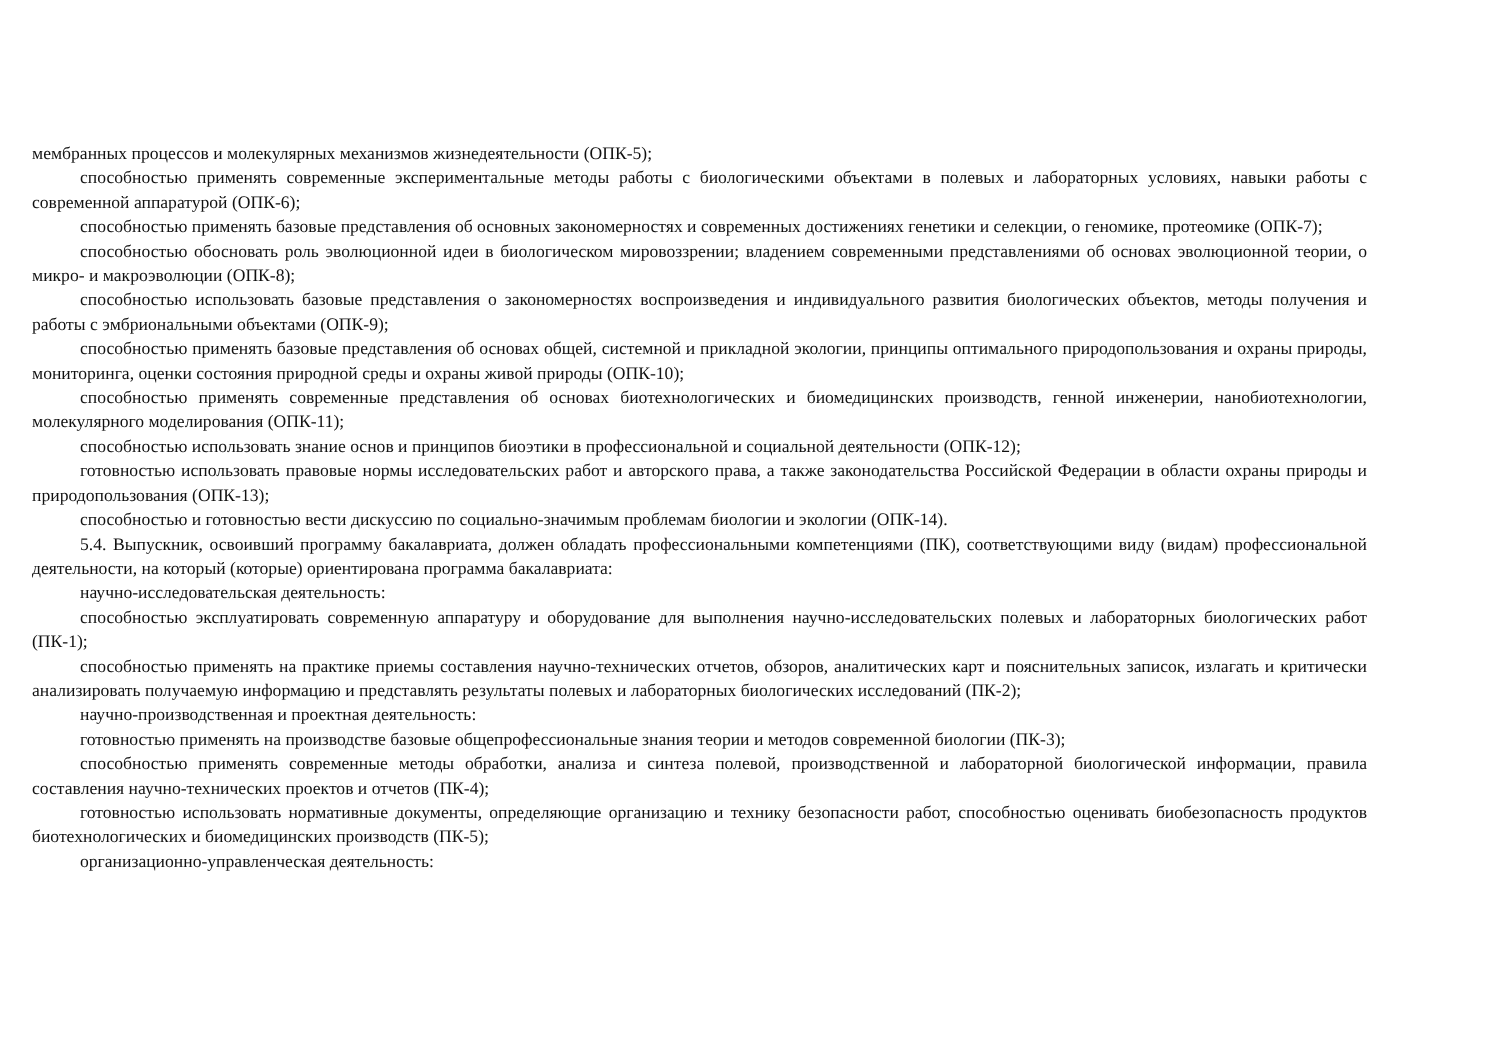мембранных процессов и молекулярных механизмов жизнедеятельности (ОПК-5);
способностью применять современные экспериментальные методы работы с биологическими объектами в полевых и лабораторных условиях, навыки работы с современной аппаратурой (ОПК-6);
способностью применять базовые представления об основных закономерностях и современных достижениях генетики и селекции, о геномике, протеомике (ОПК-7);
способностью обосновать роль эволюционной идеи в биологическом мировоззрении; владением современными представлениями об основах эволюционной теории, о микро- и макроэволюции (ОПК-8);
способностью использовать базовые представления о закономерностях воспроизведения и индивидуального развития биологических объектов, методы получения и работы с эмбриональными объектами (ОПК-9);
способностью применять базовые представления об основах общей, системной и прикладной экологии, принципы оптимального природопользования и охраны природы, мониторинга, оценки состояния природной среды и охраны живой природы (ОПК-10);
способностью применять современные представления об основах биотехнологических и биомедицинских производств, генной инженерии, нанобиотехнологии, молекулярного моделирования (ОПК-11);
способностью использовать знание основ и принципов биоэтики в профессиональной и социальной деятельности (ОПК-12);
готовностью использовать правовые нормы исследовательских работ и авторского права, а также законодательства Российской Федерации в области охраны природы и природопользования (ОПК-13);
способностью и готовностью вести дискуссию по социально-значимым проблемам биологии и экологии (ОПК-14).
5.4. Выпускник, освоивший программу бакалавриата, должен обладать профессиональными компетенциями (ПК), соответствующими виду (видам) профессиональной деятельности, на который (которые) ориентирована программа бакалавриата:
научно-исследовательская деятельность:
способностью эксплуатировать современную аппаратуру и оборудование для выполнения научно-исследовательских полевых и лабораторных биологических работ (ПК-1);
способностью применять на практике приемы составления научно-технических отчетов, обзоров, аналитических карт и пояснительных записок, излагать и критически анализировать получаемую информацию и представлять результаты полевых и лабораторных биологических исследований (ПК-2);
научно-производственная и проектная деятельность:
готовностью применять на производстве базовые общепрофессиональные знания теории и методов современной биологии (ПК-3);
способностью применять современные методы обработки, анализа и синтеза полевой, производственной и лабораторной биологической информации, правила составления научно-технических проектов и отчетов (ПК-4);
готовностью использовать нормативные документы, определяющие организацию и технику безопасности работ, способностью оценивать биобезопасность продуктов биотехнологических и биомедицинских производств (ПК-5);
организационно-управленческая деятельность: